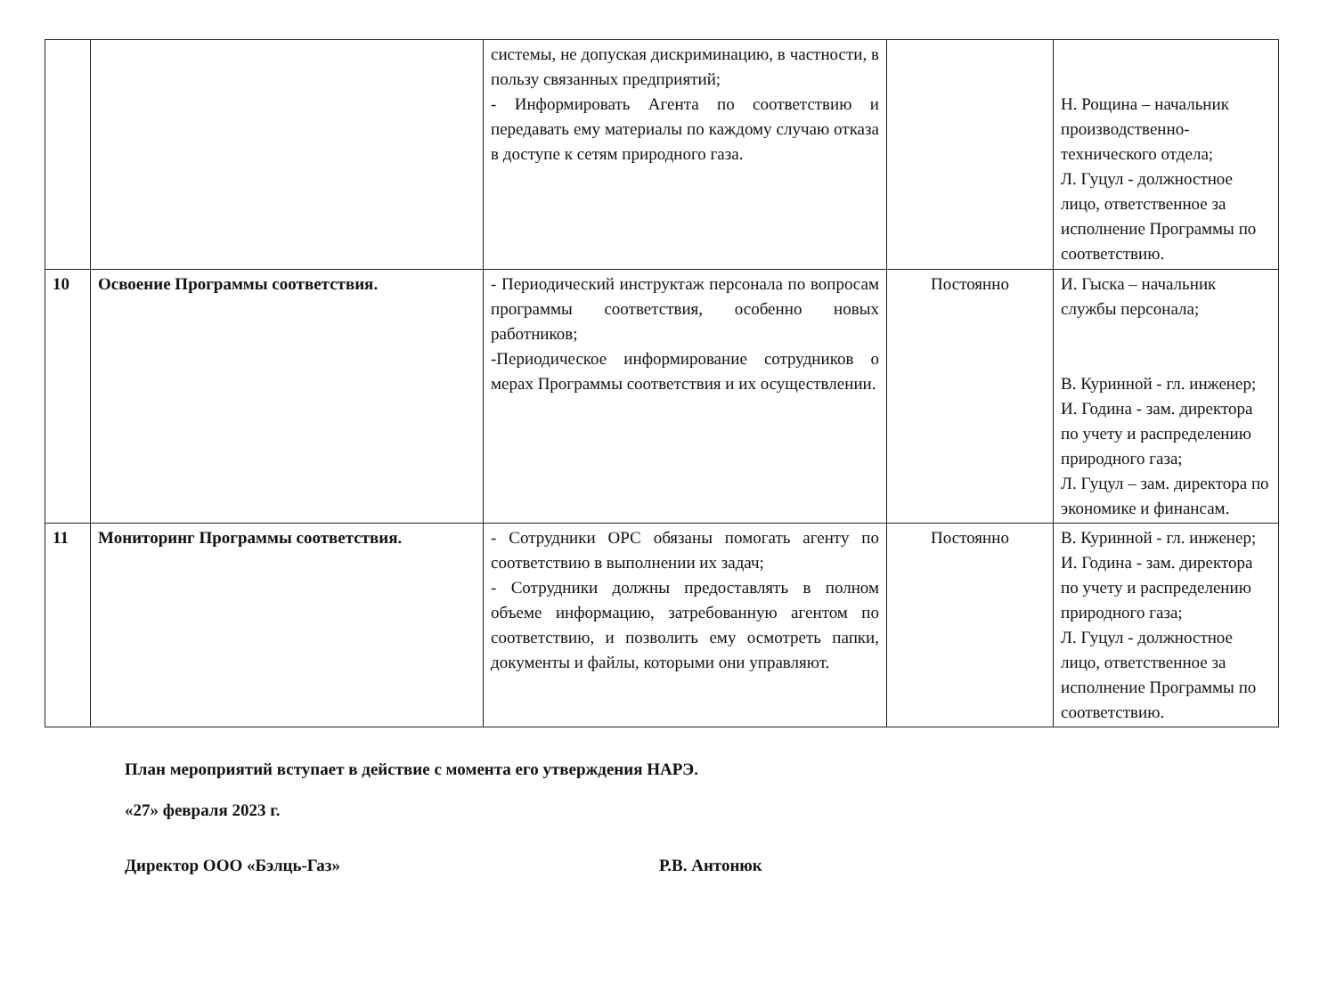| | | системы, не допуская дискриминацию, в частности, в пользу связанных предприятий; - Информировать Агента по соответствию и передавать ему материалы по каждому случаю отказа в доступе к сетям природного газа. | | Н. Рощина – начальник производственно-технического отдела; Л. Гуцул - должностное лицо, ответственное за исполнение Программы по соответствию. |
| 10 | Освоение Программы соответствия. | - Периодический инструктаж персонала по вопросам программы соответствия, особенно новых работников; -Периодическое информирование сотрудников о мерах Программы соответствия и их осуществлении. | Постоянно | И. Гыска – начальник службы персонала; В. Куринной - гл. инженер; И. Година - зам. директора по учету и распределению природного газа; Л. Гуцул – зам. директора по экономике и финансам. |
| 11 | Мониторинг Программы соответствия. | - Сотрудники ОРС обязаны помогать агенту по соответствию в выполнении их задач; - Сотрудники должны предоставлять в полном объеме информацию, затребованную агентом по соответствию, и позволить ему осмотреть папки, документы и файлы, которыми они управляют. | Постоянно | В. Куринной - гл. инженер; И. Година - зам. директора по учету и распределению природного газа; Л. Гуцул - должностное лицо, ответственное за исполнение Программы по соответствию. |
План мероприятий вступает в действие с момента его утверждения НАРЭ.
«27» февраля 2023 г.
Директор ООО «Бэлць-Газ» Р.В. Антонюк